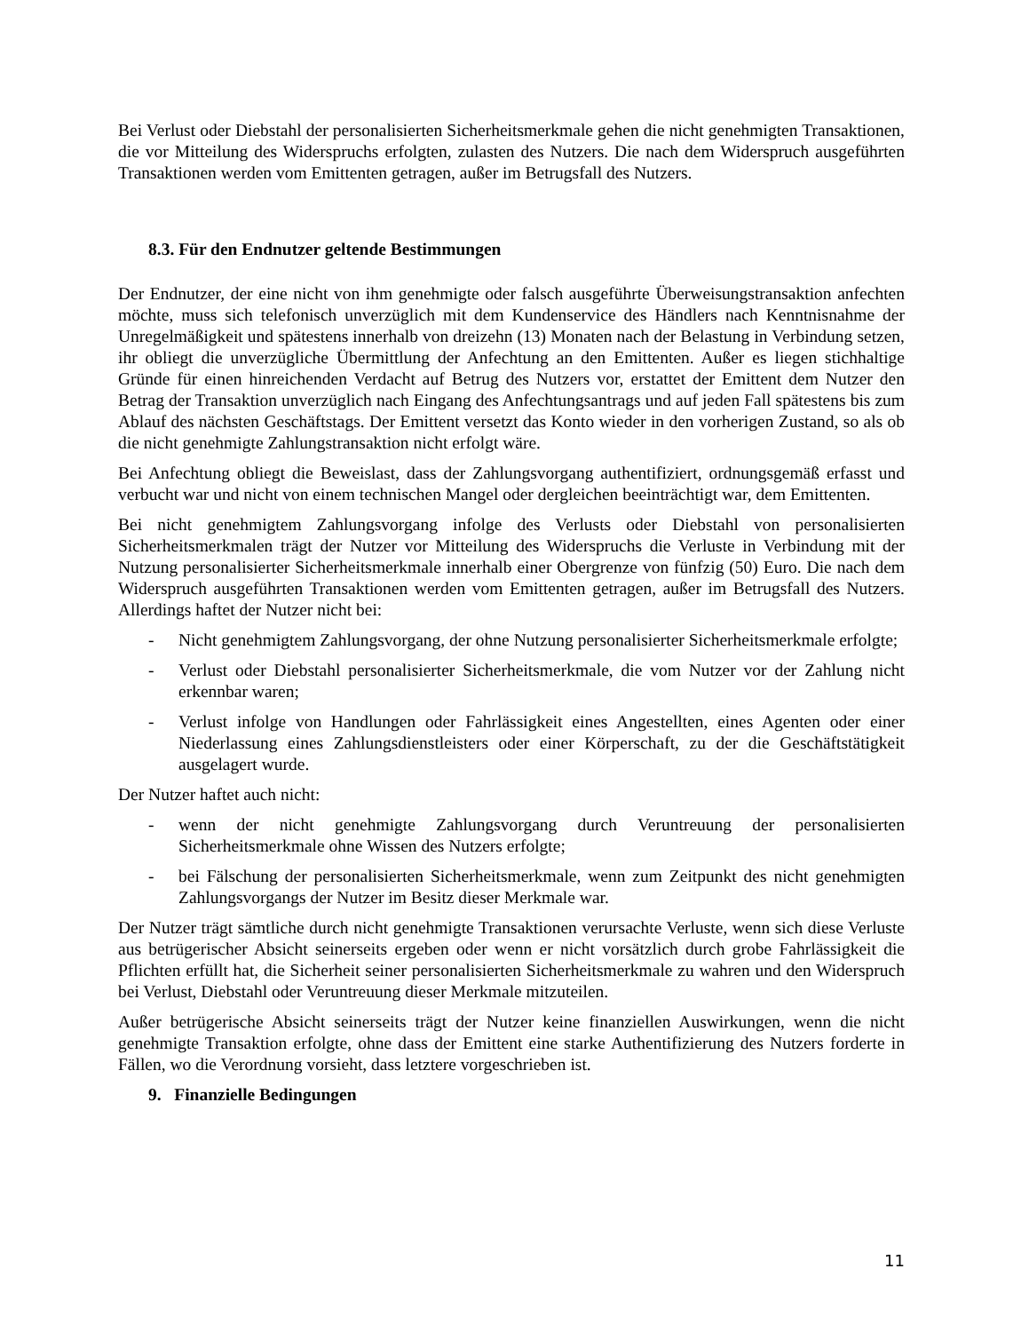Bei Verlust oder Diebstahl der personalisierten Sicherheitsmerkmale gehen die nicht genehmigten Transaktionen, die vor Mitteilung des Widerspruchs erfolgten, zulasten des Nutzers. Die nach dem Widerspruch ausgeführten Transaktionen werden vom Emittenten getragen, außer im Betrugsfall des Nutzers.
8.3. Für den Endnutzer geltende Bestimmungen
Der Endnutzer, der eine nicht von ihm genehmigte oder falsch ausgeführte Überweisungstransaktion anfechten möchte, muss sich telefonisch unverzüglich mit dem Kundenservice des Händlers nach Kenntnisnahme der Unregelmäßigkeit und spätestens innerhalb von dreizehn (13) Monaten nach der Belastung in Verbindung setzen, ihr obliegt die unverzügliche Übermittlung der Anfechtung an den Emittenten. Außer es liegen stichhaltige Gründe für einen hinreichenden Verdacht auf Betrug des Nutzers vor, erstattet der Emittent dem Nutzer den Betrag der Transaktion unverzüglich nach Eingang des Anfechtungsantrags und auf jeden Fall spätestens bis zum Ablauf des nächsten Geschäftstags. Der Emittent versetzt das Konto wieder in den vorherigen Zustand, so als ob die nicht genehmigte Zahlungstransaktion nicht erfolgt wäre.
Bei Anfechtung obliegt die Beweislast, dass der Zahlungsvorgang authentifiziert, ordnungsgemäß erfasst und verbucht war und nicht von einem technischen Mangel oder dergleichen beeinträchtigt war, dem Emittenten.
Bei nicht genehmigtem Zahlungsvorgang infolge des Verlusts oder Diebstahl von personalisierten Sicherheitsmerkmalen trägt der Nutzer vor Mitteilung des Widerspruchs die Verluste in Verbindung mit der Nutzung personalisierter Sicherheitsmerkmale innerhalb einer Obergrenze von fünfzig (50) Euro. Die nach dem Widerspruch ausgeführten Transaktionen werden vom Emittenten getragen, außer im Betrugsfall des Nutzers. Allerdings haftet der Nutzer nicht bei:
- Nicht genehmigtem Zahlungsvorgang, der ohne Nutzung personalisierter Sicherheitsmerkmale erfolgte;
- Verlust oder Diebstahl personalisierter Sicherheitsmerkmale, die vom Nutzer vor der Zahlung nicht erkennbar waren;
- Verlust infolge von Handlungen oder Fahrlässigkeit eines Angestellten, eines Agenten oder einer Niederlassung eines Zahlungsdienstleisters oder einer Körperschaft, zu der die Geschäftstätigkeit ausgelagert wurde.
Der Nutzer haftet auch nicht:
- wenn der nicht genehmigte Zahlungsvorgang durch Veruntreuung der personalisierten Sicherheitsmerkmale ohne Wissen des Nutzers erfolgte;
- bei Fälschung der personalisierten Sicherheitsmerkmale, wenn zum Zeitpunkt des nicht genehmigten Zahlungsvorgangs der Nutzer im Besitz dieser Merkmale war.
Der Nutzer trägt sämtliche durch nicht genehmigte Transaktionen verursachte Verluste, wenn sich diese Verluste aus betrügerischer Absicht seinerseits ergeben oder wenn er nicht vorsätzlich durch grobe Fahrlässigkeit die Pflichten erfüllt hat, die Sicherheit seiner personalisierten Sicherheitsmerkmale zu wahren und den Widerspruch bei Verlust, Diebstahl oder Veruntreuung dieser Merkmale mitzuteilen.
Außer betrügerische Absicht seinerseits trägt der Nutzer keine finanziellen Auswirkungen, wenn die nicht genehmigte Transaktion erfolgte, ohne dass der Emittent eine starke Authentifizierung des Nutzers forderte in Fällen, wo die Verordnung vorsieht, dass letztere vorgeschrieben ist.
9. Finanzielle Bedingungen
11